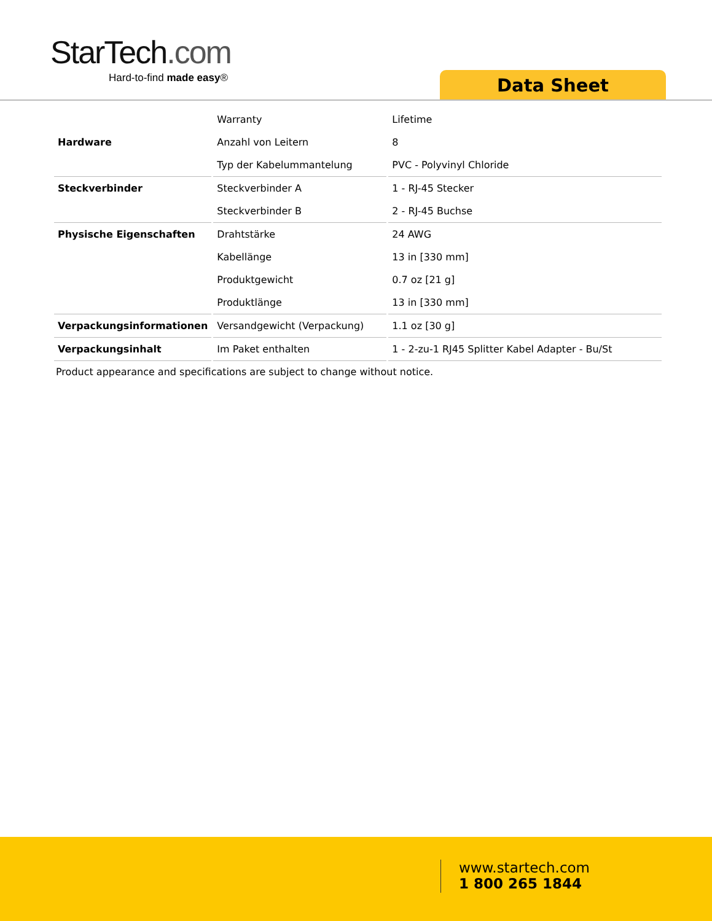StarTech.com
Hard-to-find made easy®
Data Sheet
| | Warranty | Lifetime |
| Hardware | Anzahl von Leitern | 8 |
| | Typ der Kabelummantelung | PVC - Polyvinyl Chloride |
| Steckverbinder | Steckverbinder A | 1 - RJ-45 Stecker |
| | Steckverbinder B | 2 - RJ-45 Buchse |
| Physische Eigenschaften | Drahtstärke | 24 AWG |
| | Kabellänge | 13 in [330 mm] |
| | Produktgewicht | 0.7 oz [21 g] |
| | Produktlänge | 13 in [330 mm] |
| Verpackungsinformationen | Versandgewicht (Verpackung) | 1.1 oz [30 g] |
| Verpackungsinhalt | Im Paket enthalten | 1 - 2-zu-1 RJ45 Splitter Kabel Adapter - Bu/St |
Product appearance and specifications are subject to change without notice.
www.startech.com
1 800 265 1844